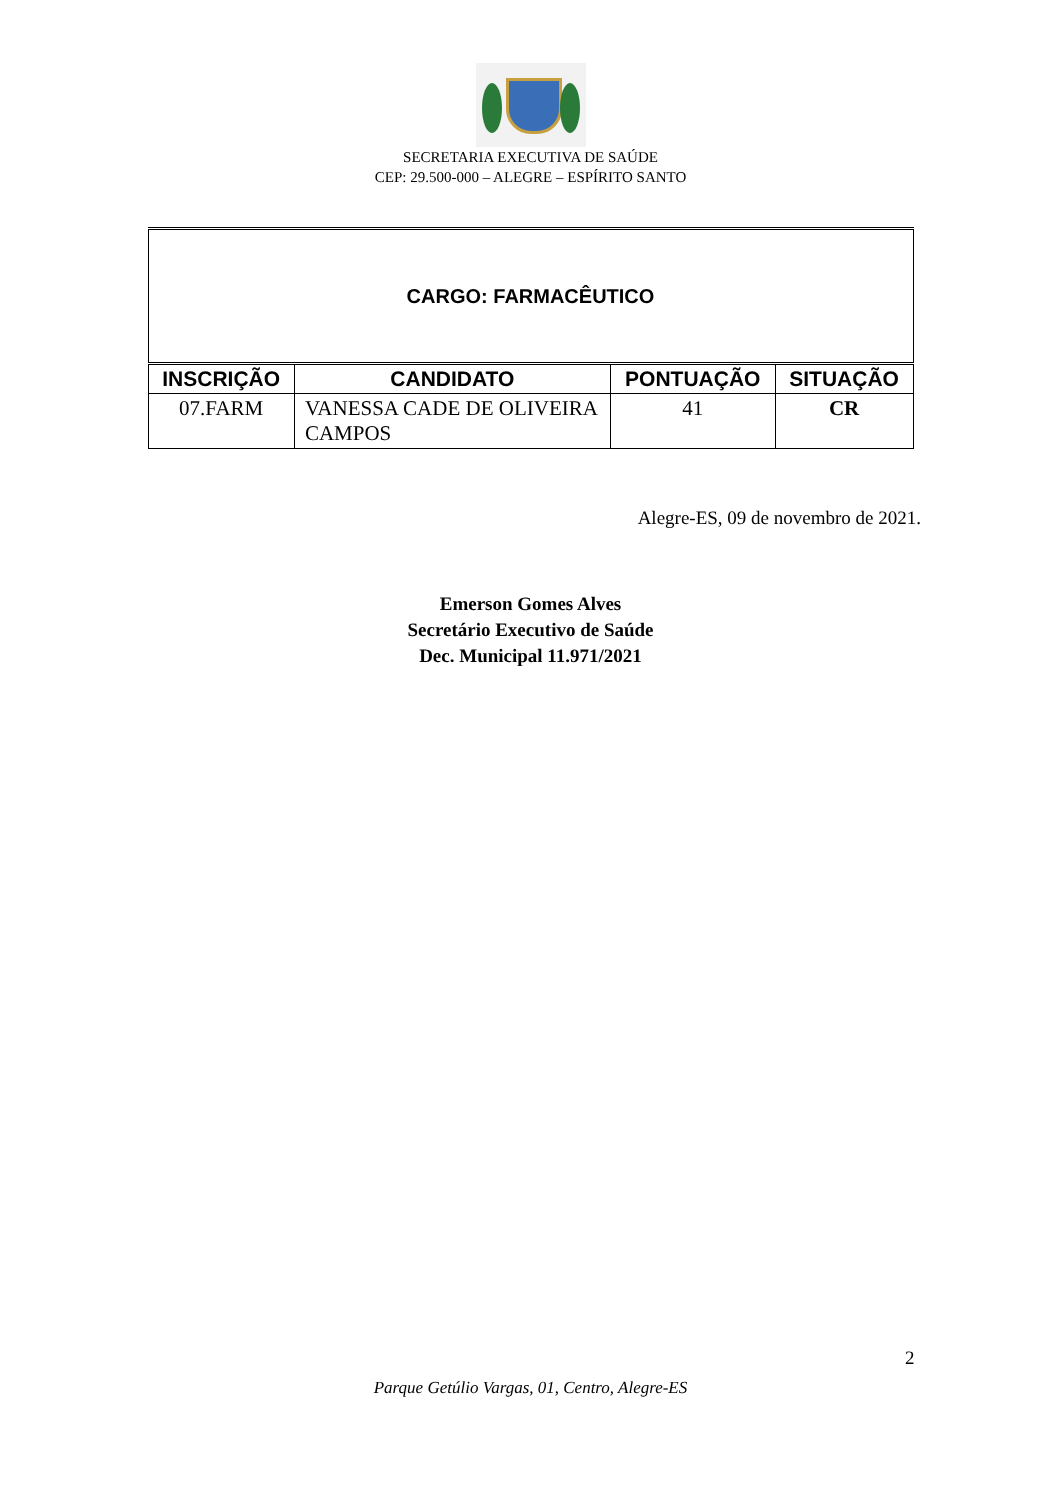SECRETARIA EXECUTIVA DE SAÚDE
CEP: 29.500-000 – ALEGRE – ESPÍRITO SANTO
| CARGO: FARMACÊUTICO | | | |
| INSCRIÇÃO | CANDIDATO | PONTUAÇÃO | SITUAÇÃO |
| 07.FARM | VANESSA CADE DE OLIVEIRA CAMPOS | 41 | CR |
Alegre-ES, 09 de novembro de 2021.
Emerson Gomes Alves
Secretário Executivo de Saúde
Dec. Municipal 11.971/2021
2
Parque Getúlio Vargas, 01, Centro, Alegre-ES